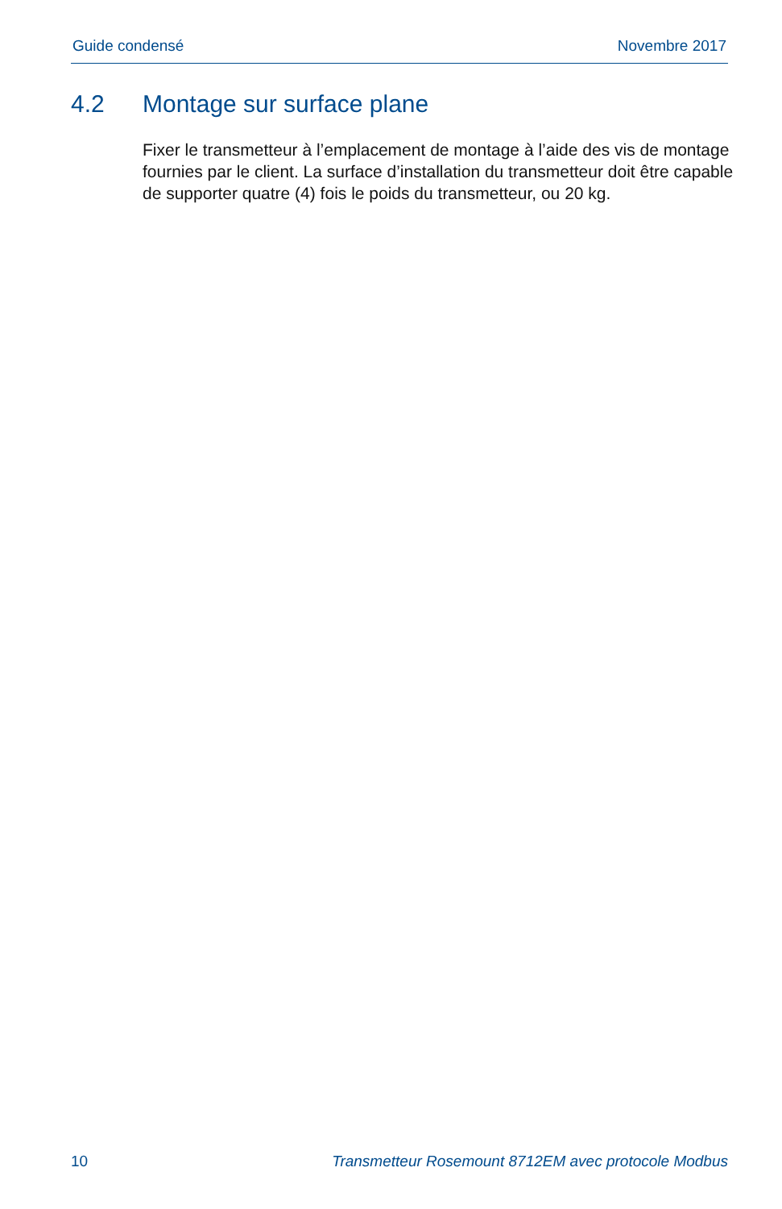Guide condensé Novembre 2017
4.2 Montage sur surface plane
Fixer le transmetteur à l’emplacement de montage à l’aide des vis de montage fournies par le client. La surface d’installation du transmetteur doit être capable de supporter quatre (4) fois le poids du transmetteur, ou 20 kg.
10 Transmetteur Rosemount 8712EM avec protocole Modbus